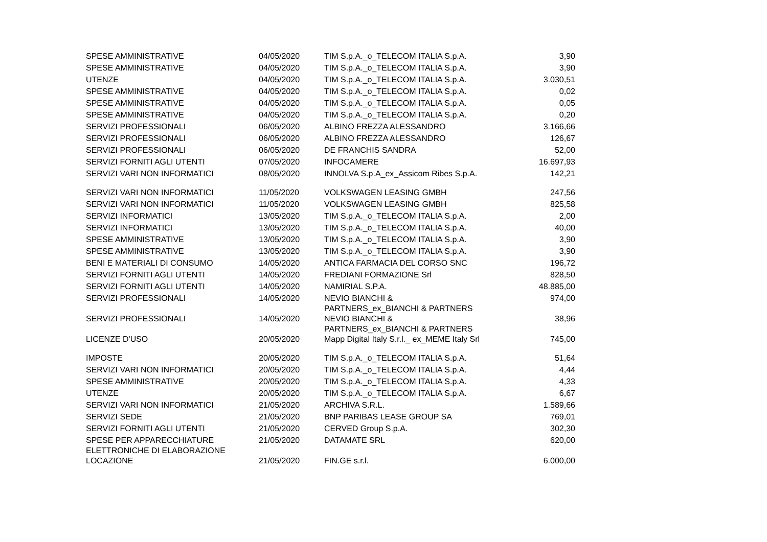| SPESE AMMINISTRATIVE | 04/05/2020 | TIM S.p.A._o_TELECOM ITALIA S.p.A. | 3,90 |
| SPESE AMMINISTRATIVE | 04/05/2020 | TIM S.p.A._o_TELECOM ITALIA S.p.A. | 3,90 |
| UTENZE | 04/05/2020 | TIM S.p.A._o_TELECOM ITALIA S.p.A. | 3.030,51 |
| SPESE AMMINISTRATIVE | 04/05/2020 | TIM S.p.A._o_TELECOM ITALIA S.p.A. | 0,02 |
| SPESE AMMINISTRATIVE | 04/05/2020 | TIM S.p.A._o_TELECOM ITALIA S.p.A. | 0,05 |
| SPESE AMMINISTRATIVE | 04/05/2020 | TIM S.p.A._o_TELECOM ITALIA S.p.A. | 0,20 |
| SERVIZI PROFESSIONALI | 06/05/2020 | ALBINO FREZZA ALESSANDRO | 3.166,66 |
| SERVIZI PROFESSIONALI | 06/05/2020 | ALBINO FREZZA ALESSANDRO | 126,67 |
| SERVIZI PROFESSIONALI | 06/05/2020 | DE FRANCHIS SANDRA | 52,00 |
| SERVIZI FORNITI AGLI UTENTI | 07/05/2020 | INFOCAMERE | 16.697,93 |
| SERVIZI VARI NON INFORMATICI | 08/05/2020 | INNOLVA S.p.A_ex_Assicom Ribes S.p.A. | 142,21 |
| SERVIZI VARI NON INFORMATICI | 11/05/2020 | VOLKSWAGEN LEASING GMBH | 247,56 |
| SERVIZI VARI NON INFORMATICI | 11/05/2020 | VOLKSWAGEN LEASING GMBH | 825,58 |
| SERVIZI INFORMATICI | 13/05/2020 | TIM S.p.A._o_TELECOM ITALIA S.p.A. | 2,00 |
| SERVIZI INFORMATICI | 13/05/2020 | TIM S.p.A._o_TELECOM ITALIA S.p.A. | 40,00 |
| SPESE AMMINISTRATIVE | 13/05/2020 | TIM S.p.A._o_TELECOM ITALIA S.p.A. | 3,90 |
| SPESE AMMINISTRATIVE | 13/05/2020 | TIM S.p.A._o_TELECOM ITALIA S.p.A. | 3,90 |
| BENI E MATERIALI DI CONSUMO | 14/05/2020 | ANTICA FARMACIA DEL CORSO SNC | 196,72 |
| SERVIZI FORNITI AGLI UTENTI | 14/05/2020 | FREDIANI FORMAZIONE Srl | 828,50 |
| SERVIZI FORNITI AGLI UTENTI | 14/05/2020 | NAMIRIAL S.P.A. | 48.885,00 |
| SERVIZI PROFESSIONALI | 14/05/2020 | NEVIO BIANCHI & PARTNERS_ex_BIANCHI & PARTNERS | 974,00 |
| SERVIZI PROFESSIONALI | 14/05/2020 | NEVIO BIANCHI & PARTNERS_ex_BIANCHI & PARTNERS | 38,96 |
| LICENZE D'USO | 20/05/2020 | Mapp Digital Italy S.r.l._ ex_MEME Italy Srl | 745,00 |
| IMPOSTE | 20/05/2020 | TIM S.p.A._o_TELECOM ITALIA S.p.A. | 51,64 |
| SERVIZI VARI NON INFORMATICI | 20/05/2020 | TIM S.p.A._o_TELECOM ITALIA S.p.A. | 4,44 |
| SPESE AMMINISTRATIVE | 20/05/2020 | TIM S.p.A._o_TELECOM ITALIA S.p.A. | 4,33 |
| UTENZE | 20/05/2020 | TIM S.p.A._o_TELECOM ITALIA S.p.A. | 6,67 |
| SERVIZI VARI NON INFORMATICI | 21/05/2020 | ARCHIVA S.R.L. | 1.589,66 |
| SERVIZI SEDE | 21/05/2020 | BNP PARIBAS LEASE GROUP SA | 769,01 |
| SERVIZI FORNITI AGLI UTENTI | 21/05/2020 | CERVED Group S.p.A. | 302,30 |
| SPESE PER APPARECCHIATURE ELETTRONICHE DI ELABORAZIONE | 21/05/2020 | DATAMATE SRL | 620,00 |
| LOCAZIONE | 21/05/2020 | FIN.GE s.r.l. | 6.000,00 |